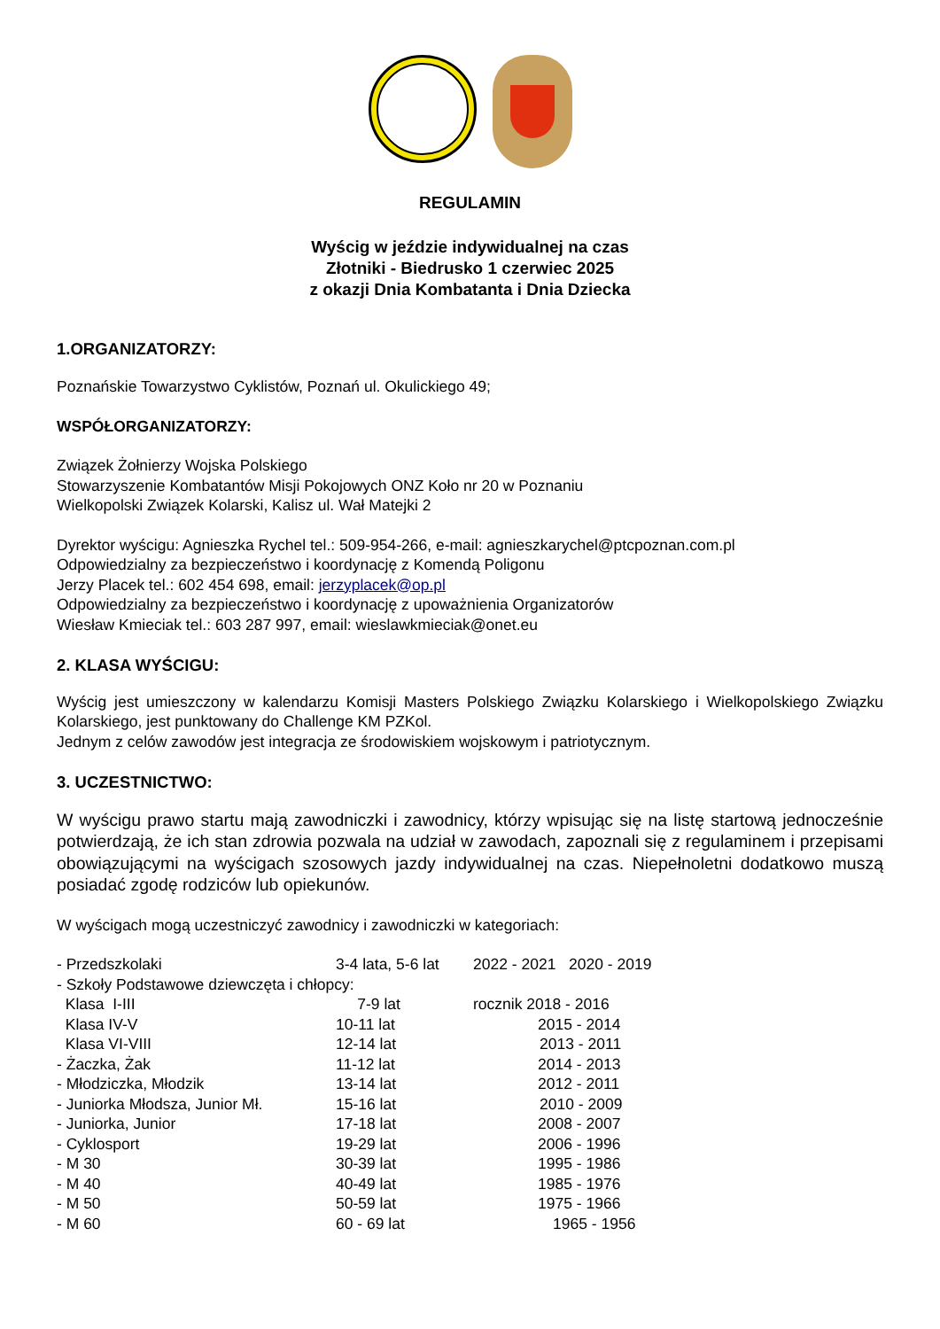REGULAMIN
Wyścig w jeździe indywidualnej na czas
Złotniki - Biedrusko 1 czerwiec 2025
z okazji Dnia Kombatanta i Dnia Dziecka
1.ORGANIZATORZY:
Poznańskie Towarzystwo Cyklistów, Poznań ul. Okulickiego 49;
WSPÓŁORGANIZATORZY:
Związek Żołnierzy Wojska Polskiego
Stowarzyszenie Kombatantów Misji Pokojowych ONZ Koło nr 20 w Poznaniu
Wielkopolski Związek Kolarski, Kalisz ul. Wał Matejki 2
Dyrektor wyścigu: Agnieszka Rychel tel.: 509-954-266, e-mail: agnieszkarychel@ptcpoznan.com.pl
Odpowiedzialny za bezpieczeństwo i koordynację z Komendą Poligonu
Jerzy Placek tel.: 602 454 698, email: jerzyplacek@op.pl
Odpowiedzialny za bezpieczeństwo i koordynację z upoważnienia Organizatorów
Wiesław Kmieciak tel.: 603 287 997, email: wieslawkmieciak@onet.eu
2. KLASA WYŚCIGU:
Wyścig jest umieszczony w kalendarzu Komisji Masters Polskiego Związku Kolarskiego i Wielkopolskiego Związku Kolarskiego, jest punktowany do Challenge KM PZKol.
Jednym z celów zawodów jest integracja ze środowiskiem wojskowym i patriotycznym.
3. UCZESTNICTWO:
W wyścigu prawo startu mają zawodniczki i zawodnicy, którzy wpisując się na listę startową jednocześnie potwierdzają, że ich stan zdrowia pozwala na udział w zawodach, zapoznali się z regulaminem i przepisami obowiązującymi na wyścigach szosowych jazdy indywidualnej na czas. Niepełnoletni dodatkowo muszą posiadać zgodę rodziców lub opiekunów.
W wyścigach mogą uczestniczyć zawodnicy i zawodniczki w kategoriach:
| - Przedszkolaki | 3-4 lata, 5-6 lat | 2022 - 2021 2020 - 2019 |
| - Szkoły Podstawowe dziewczęta i chłopcy: | | |
| Klasa I-III | 7-9 lat | rocznik 2018 - 2016 |
| Klasa IV-V | 10-11 lat | 2015 - 2014 |
| Klasa VI-VIII | 12-14 lat | 2013 - 2011 |
| - Żaczka, Żak | 11-12 lat | 2014 - 2013 |
| - Młodziczka, Młodzik | 13-14 lat | 2012 - 2011 |
| - Juniorka Młodsza, Junior Mł. | 15-16 lat | 2010 - 2009 |
| - Juniorka, Junior | 17-18 lat | 2008 - 2007 |
| - Cyklosport | 19-29 lat | 2006 - 1996 |
| - M 30 | 30-39 lat | 1995 - 1986 |
| - M 40 | 40-49 lat | 1985 - 1976 |
| - M 50 | 50-59 lat | 1975 - 1966 |
| - M 60 | 60 - 69 lat | 1965 - 1956 |